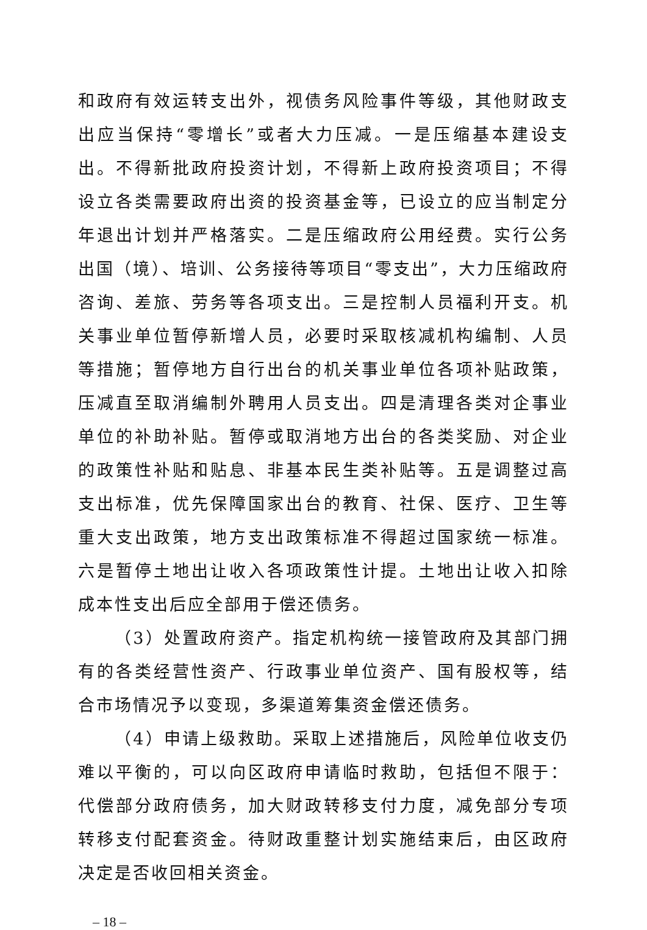和政府有效运转支出外，视债务风险事件等级，其他财政支出应当保持“零增长”或者大力压减。一是压缩基本建设支出。不得新批政府投资计划，不得新上政府投资项目；不得设立各类需要政府出资的投资基金等，已设立的应当制定分年退出计划并严格落实。二是压缩政府公用经费。实行公务出国（境）、培训、公务接待等项目“零支出”，大力压缩政府咨询、差旅、劳务等各项支出。三是控制人员福利开支。机关事业单位暂停新增人员，必要时采取核减机构编制、人员等措施；暂停地方自行出台的机关事业单位各项补贴政策，压减直至取消编制外聘用人员支出。四是清理各类对企事业单位的补助补贴。暂停或取消地方出台的各类奖励、对企业的政策性补贴和贴息、非基本民生类补贴等。五是调整过高支出标准，优先保障国家出台的教育、社保、医疗、卫生等重大支出政策，地方支出政策标准不得超过国家统一标准。六是暂停土地出让收入各项政策性计提。土地出让收入扣除成本性支出后应全部用于偿还债务。
（3）处置政府资产。指定机构统一接管政府及其部门拥有的各类经营性资产、行政事业单位资产、国有股权等，结合市场情况予以变现，多渠道筹集资金偿还债务。
（4）申请上级救助。采取上述措施后，风险单位收支仍难以平衡的，可以向区政府申请临时救助，包括但不限于：代偿部分政府债务，加大财政转移支付力度，减免部分专项转移支付配套资金。待财政重整计划实施结束后，由区政府决定是否收回相关资金。
– 18 –